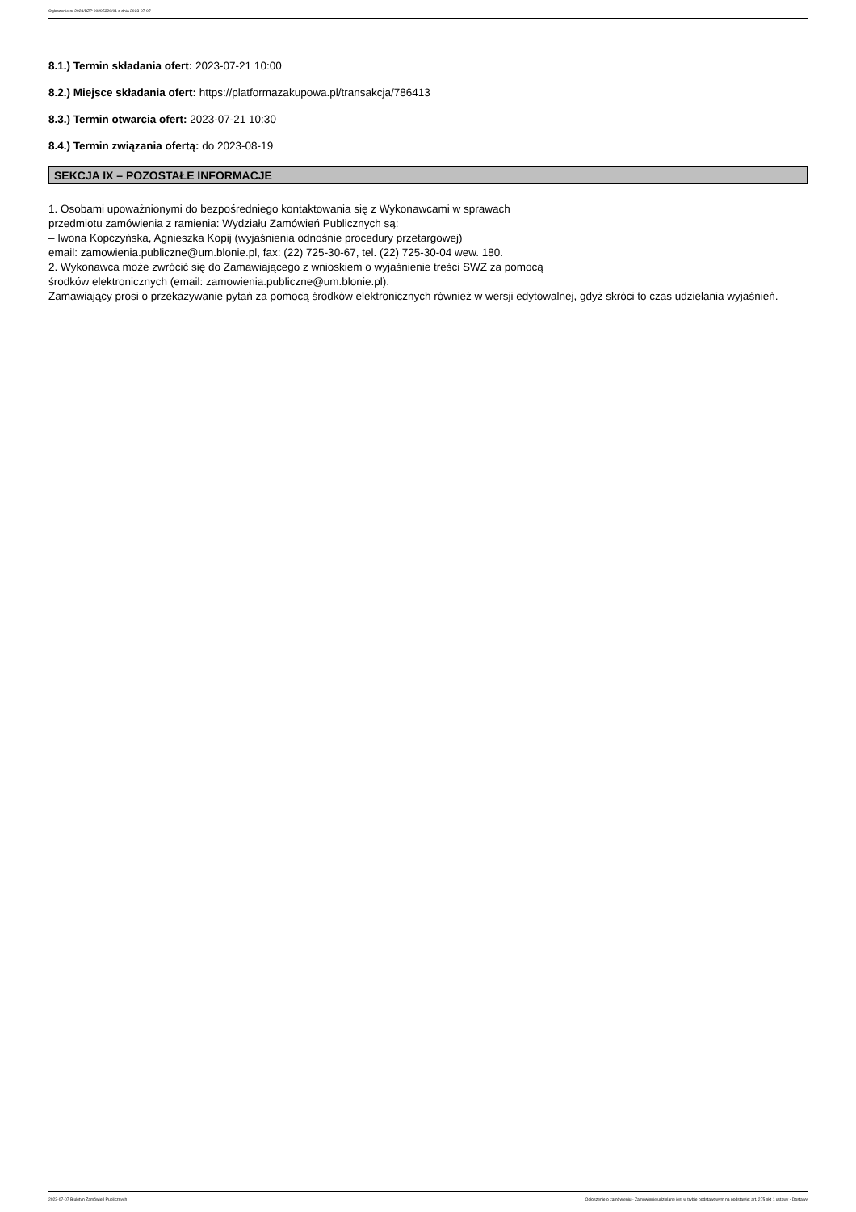Ogłoszenie nr 2023/BZP 00295326/01 z dnia 2023-07-07
8.1.) Termin składania ofert: 2023-07-21 10:00
8.2.) Miejsce składania ofert: https://platformazakupowa.pl/transakcja/786413
8.3.) Termin otwarcia ofert: 2023-07-21 10:30
8.4.) Termin związania ofertą: do 2023-08-19
SEKCJA IX – POZOSTAŁE INFORMACJE
1. Osobami upoważnionymi do bezpośredniego kontaktowania się z Wykonawcami w sprawach
przedmiotu zamówienia z ramienia: Wydziału Zamówień Publicznych są:
– Iwona Kopczyńska, Agnieszka Kopij (wyjaśnienia odnośnie procedury przetargowej)
email: zamowienia.publiczne@um.blonie.pl, fax: (22) 725-30-67, tel. (22) 725-30-04 wew. 180.
2. Wykonawca może zwrócić się do Zamawiającego z wnioskiem o wyjaśnienie treści SWZ za pomocą
środków elektronicznych (email: zamowienia.publiczne@um.blonie.pl).
Zamawiający prosi o przekazywanie pytań za pomocą środków elektronicznych również w wersji edytowalnej, gdyż skróci to czas udzielania wyjaśnień.
2023-07-07 Biuletyn Zamówień Publicznych Ogłoszenie o zamówieniu - Zamówienie udzielane jest w trybie podstawowym na podstawie: art. 275 pkt 1 ustawy - Dostawy